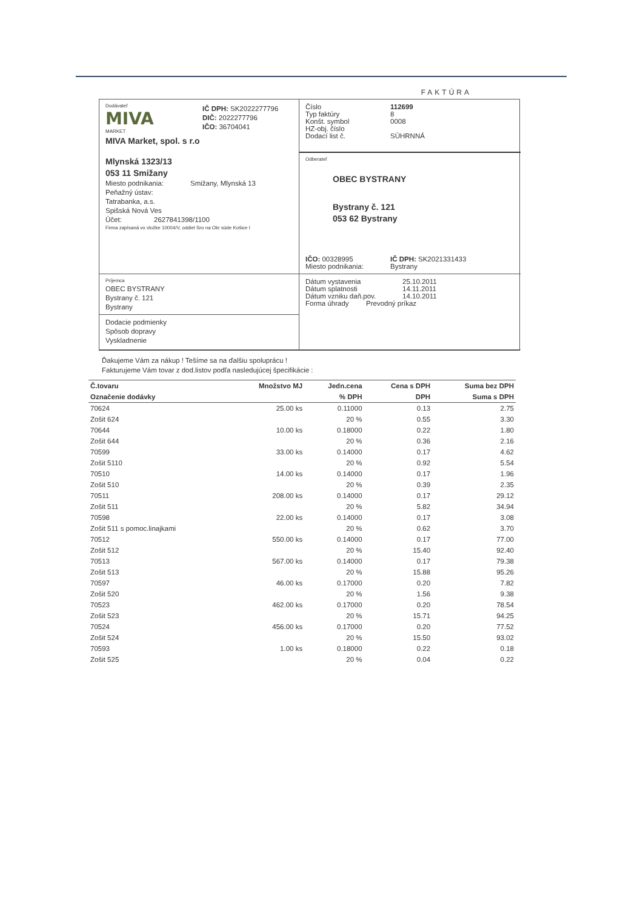FAKTÚRA
Dodávateľ
MIVA
MARKET
IČ DPH: SK2022277796
DIČ: 2022277796
IČO: 36704041
MIVA Market, spol. s r.o
Mlynská 1323/13
053 11 Smižany
Miesto podnikania: Smižany, Mlynská 13
Peňažný ústav:
Tatrabanka, a.s.
Spišská Nová Ves
Účet: 2627841398/1100
Firma zapísaná vo vložke 10004/V, oddiel Sro na Okr súde Košice I
Číslo 112699
Typ faktúry 8
Konšt. symbol 0008
HZ-obj. číslo
Dodací list č. SÚHRNNÁ
Odberateľ
OBEC BYSTRANY
Bystrany č. 121
053 62 Bystrany
IČO: 00328995 IČ DPH: SK2021331433
Miesto podnikania: Bystrany
Príjemca
OBEC BYSTRANY
Bystrany č. 121
Bystrany
Dodacie podmienky
Spôsob dopravy
Vyskladnenie
Dátum vystavenia 25.10.2011
Dátum splatnosti 14.11.2011
Dátum vzniku daň.pov. 14.10.2011
Forma úhrady Prevodný príkaz
Ďakujeme Vám za nákup ! Tešíme sa na ďalšiu spoluprácu !
Fakturujeme Vám tovar z dod.listov podľa nasledujúcej špecifikácie :
| Č.tovaru | Množstvo MJ | Jedn.cena | Cena s DPH | Suma bez DPH |
| --- | --- | --- | --- | --- |
| Označenie dodávky | | % DPH | DPH | Suma s DPH |
| 70624 | 25.00 ks | 0.11000 | 0.13 | 2.75 |
| Zošit 624 | | 20 % | 0.55 | 3.30 |
| 70644 | 10.00 ks | 0.18000 | 0.22 | 1.80 |
| Zošit 644 | | 20 % | 0.36 | 2.16 |
| 70599 | 33.00 ks | 0.14000 | 0.17 | 4.62 |
| Zošit 5110 | | 20 % | 0.92 | 5.54 |
| 70510 | 14.00 ks | 0.14000 | 0.17 | 1.96 |
| Zošit 510 | | 20 % | 0.39 | 2.35 |
| 70511 | 208.00 ks | 0.14000 | 0.17 | 29.12 |
| Zošit 511 | | 20 % | 5.82 | 34.94 |
| 70598 | 22.00 ks | 0.14000 | 0.17 | 3.08 |
| Zošit 511 s pomoc.linajkami | | 20 % | 0.62 | 3.70 |
| 70512 | 550.00 ks | 0.14000 | 0.17 | 77.00 |
| Zošit 512 | | 20 % | 15.40 | 92.40 |
| 70513 | 567.00 ks | 0.14000 | 0.17 | 79.38 |
| Zošit 513 | | 20 % | 15.88 | 95.26 |
| 70597 | 46.00 ks | 0.17000 | 0.20 | 7.82 |
| Zošit 520 | | 20 % | 1.56 | 9.38 |
| 70523 | 462.00 ks | 0.17000 | 0.20 | 78.54 |
| Zošit 523 | | 20 % | 15.71 | 94.25 |
| 70524 | 456.00 ks | 0.17000 | 0.20 | 77.52 |
| Zošit 524 | | 20 % | 15.50 | 93.02 |
| 70593 | 1.00 ks | 0.18000 | 0.22 | 0.18 |
| Zošit 525 | | 20 % | 0.04 | 0.22 |